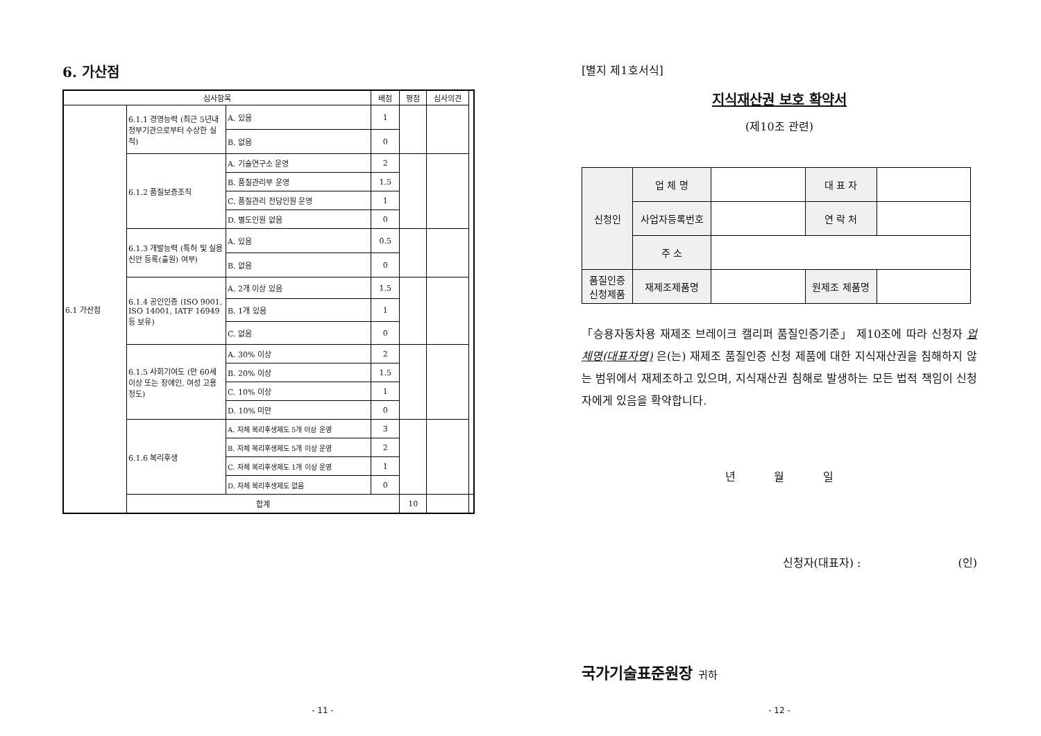6. 가산점
| 심사항목 | | | 배점 | 평점 | 심사의견 | |
| --- | --- | --- | --- | --- | --- | --- |
| 6.1 가산점 | 6.1.1 경영능력 (최근 5년내 정부기관으로부터 수상한 실적) | A. 있음 | 1 | | | |
| | | B. 없음 | 0 | | | |
| | 6.1.2 품질보증조직 | A. 기술연구소 운영 | 2 | | | |
| | | B. 품질관리부 운영 | 1.5 | | | |
| | | C. 품질관리 전담인원 운영 | 1 | | | |
| | | D. 별도인원 없음 | 0 | | | |
| | 6.1.3 개발능력 (특허 및 실용신안 등록(출원) 여부) | A. 있음 | 0.5 | | | |
| | | B. 없음 | 0 | | | |
| | 6.1.4 공인인증 (ISO 9001, ISO 14001, IATF 16949 등 보유) | A. 2개 이상 있음 | 1.5 | | | |
| | | B. 1개 있음 | 1 | | | |
| | | C. 없음 | 0 | | | |
| | 6.1.5 사회기여도 (만 60세 이상 또는 장애인, 여성 고용 정도) | A. 30% 이상 | 2 | | | |
| | | B. 20% 이상 | 1.5 | | | |
| | | C. 10% 이상 | 1 | | | |
| | | D. 10% 미만 | 0 | | | |
| | 6.1.6 복리후생 | A. 자체 복리후생제도 5개 이상 운영 | 3 | | | |
| | | B. 자체 복리후생제도 5개 이상 운영 | 2 | | | |
| | | C. 자체 복리후생제도 1개 이상 운영 | 1 | | | |
| | | D. 자체 복리후생제도 없음 | 0 | | | |
| | 합계 | | | 10 | | |
- 11 -
[별지 제1호서식]
지식재산권 보호 확약서
(제10조 관련)
| 신청인 | 업 체 명 | | 대 표 자 | |
| | 사업자등록번호 | | 연 락 처 | |
| | 주 소 | | | |
| 품질인증 신청제품 | 재제조제품명 | | 원제조 제품명 | |
「승용자동차용 재제조 브레이크 캘리퍼 품질인증기준」 제10조에 따라 신청자 업체명(대표자명) 은(는) 재제조 품질인증 신청 제품에 대한 지식재산권을 침해하지 않는 범위에서 재제조하고 있으며, 지식재산권 침해로 발생하는 모든 법적 책임이 신청자에게 있음을 확약합니다.
년 월 일
신청자(대표자) : (인)
국가기술표준원장 귀하
- 12 -